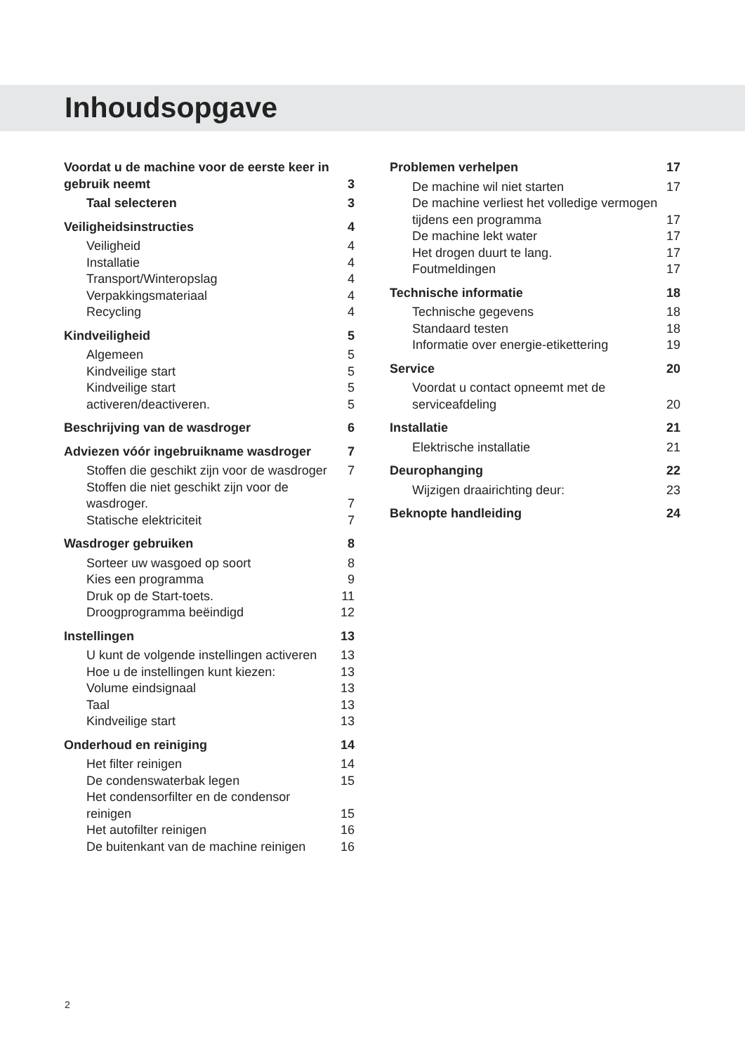Inhoudsopgave
Voordat u de machine voor de eerste keer in gebruik neemt 3
Taal selecteren 3
Veiligheidsinstructies 4
Veiligheid 4
Installatie 4
Transport/Winteropslag 4
Verpakkingsmateriaal 4
Recycling 4
Kindveiligheid 5
Algemeen 5
Kindveilige start 5
Kindveilige start 5
activeren/deactiveren. 5
Beschrijving van de wasdroger 6
Adviezen vóór ingebruikname wasdroger 7
Stoffen die geschikt zijn voor de wasdroger 7
Stoffen die niet geschikt zijn voor de wasdroger. 7
Statische elektriciteit 7
Wasdroger gebruiken 8
Sorteer uw wasgoed op soort 8
Kies een programma 9
Druk op de Start-toets. 11
Droogprogramma beëindigd 12
Instellingen 13
U kunt de volgende instellingen activeren 13
Hoe u de instellingen kunt kiezen: 13
Volume eindsignaal 13
Taal 13
Kindveilige start 13
Onderhoud en reiniging 14
Het filter reinigen 14
De condenswaterbak legen 15
Het condensorfilter en de condensor reinigen 15
Het autofilter reinigen 16
De buitenkant van de machine reinigen 16
Problemen verhelpen 17
De machine wil niet starten 17
De machine verliest het volledige vermogen tijdens een programma 17
De machine lekt water 17
Het drogen duurt te lang. 17
Foutmeldingen 17
Technische informatie 18
Technische gegevens 18
Standaard testen 18
Informatie over energie-etikettering 19
Service 20
Voordat u contact opneemt met de serviceafdeling 20
Installatie 21
Elektrische installatie 21
Deurophanging 22
Wijzigen draairichting deur: 23
Beknopte handleiding 24
2